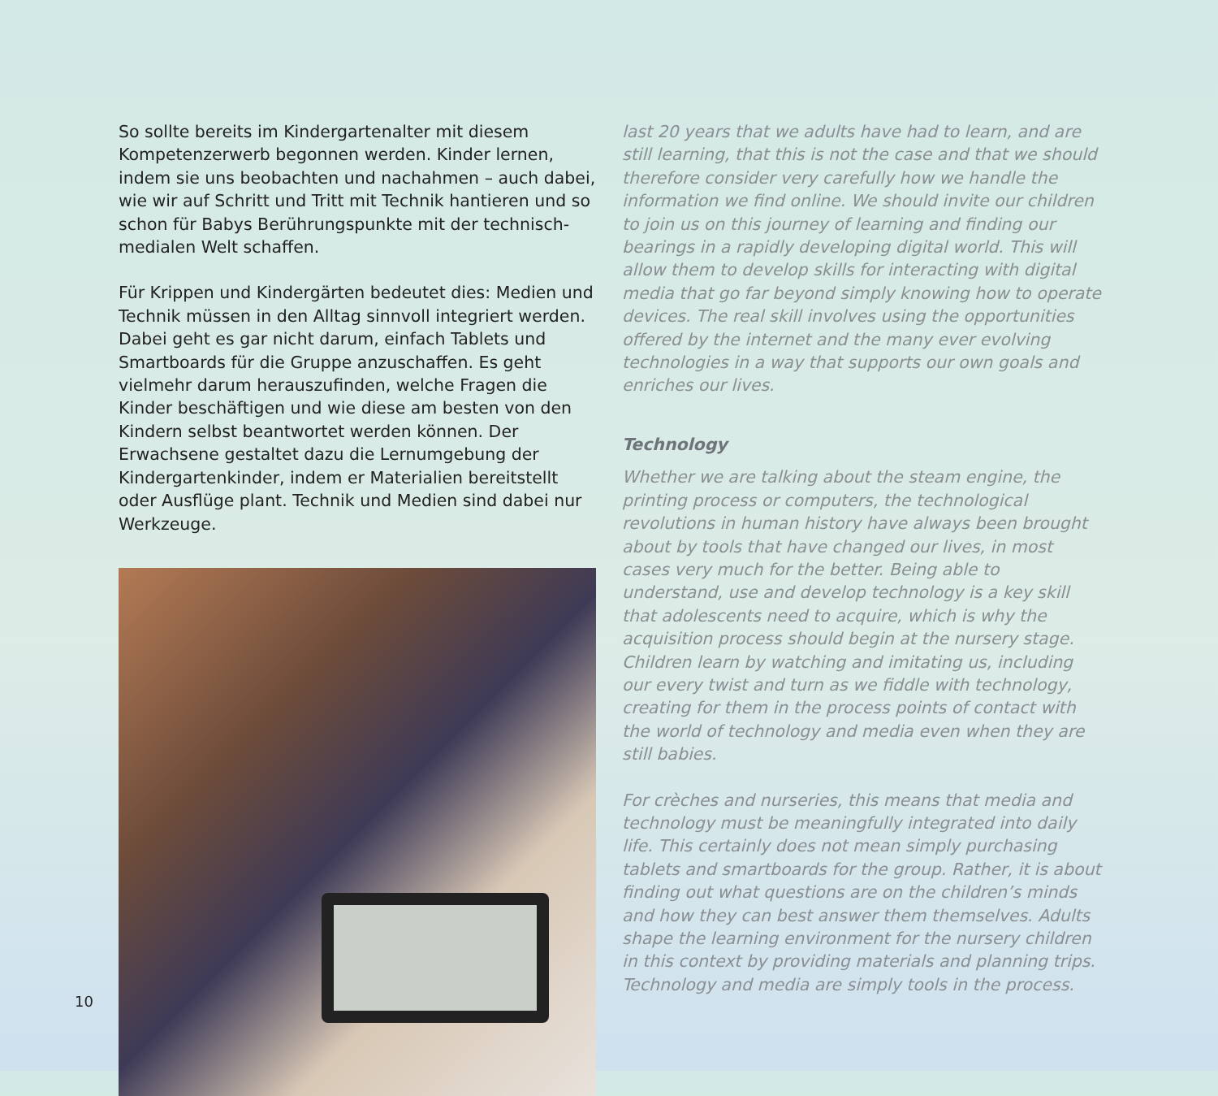So sollte bereits im Kindergartenalter mit diesem Kompetenzerwerb begonnen werden. Kinder lernen, indem sie uns beobachten und nachahmen – auch dabei, wie wir auf Schritt und Tritt mit Technik hantieren und so schon für Babys Berührungspunkte mit der technisch-medialen Welt schaffen.
Für Krippen und Kindergärten bedeutet dies: Medien und Technik müssen in den Alltag sinnvoll integriert werden. Dabei geht es gar nicht darum, einfach Tablets und Smartboards für die Gruppe anzuschaffen. Es geht vielmehr darum herauszufinden, welche Fragen die Kinder beschäftigen und wie diese am besten von den Kindern selbst beantwortet werden können. Der Erwachsene gestaltet dazu die Lernumgebung der Kindergartenkinder, indem er Materialien bereitstellt oder Ausflüge plant. Technik und Medien sind dabei nur Werkzeuge.
last 20 years that we adults have had to learn, and are still learning, that this is not the case and that we should therefore consider very carefully how we handle the information we find online. We should invite our children to join us on this journey of learning and finding our bearings in a rapidly developing digital world. This will allow them to develop skills for interacting with digital media that go far beyond simply knowing how to operate devices. The real skill involves using the opportunities offered by the internet and the many ever evolving technologies in a way that supports our own goals and enriches our lives.
Technology
Whether we are talking about the steam engine, the printing process or computers, the technological revolutions in human history have always been brought about by tools that have changed our lives, in most cases very much for the better. Being able to understand, use and develop technology is a key skill that adolescents need to acquire, which is why the acquisition process should begin at the nursery stage. Children learn by watching and imitating us, including our every twist and turn as we fiddle with technology, creating for them in the process points of contact with the world of technology and media even when they are still babies.
For crèches and nurseries, this means that media and technology must be meaningfully integrated into daily life. This certainly does not mean simply purchasing tablets and smartboards for the group. Rather, it is about finding out what questions are on the children’s minds and how they can best answer them themselves. Adults shape the learning environment for the nursery children in this context by providing materials and planning trips. Technology and media are simply tools in the process.
10